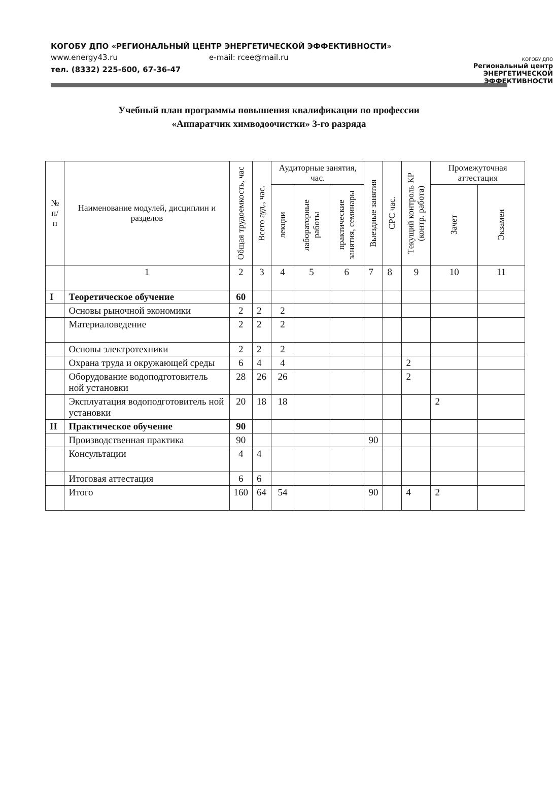КОГОБУ ДПО «РЕГИОНАЛЬНЫЙ ЦЕНТР ЭНЕРГЕТИЧЕСКОЙ ЭФФЕКТИВНОСТИ»
www.energy43.ru e-mail: rcee@mail.ru
тел. (8332) 225-600, 67-36-47
КОГОБУ ДПО
Региональный центр
ЭНЕРГЕТИЧЕСКОЙ
ЭФФЕКТИВНОСТИ
Учебный план программы повышения квалификации по профессии
«Аппаратчик химводоочистки» 3-го разряда
| № п/п | Наименование модулей, дисциплин и разделов | Общая трудоемкость, час | Всего ауд., час. | Аудиторные занятия, час. | | | Выездные занятия | СРС час. | Текущий контроль КР (контр. работа) | Промежуточная аттестация | |
| --- | --- | --- | --- | --- | --- | --- | --- | --- | --- | --- | --- |
| | | | | лекции | лабораторные работы | практические занятия, семинары | | | | Зачет | Экзамен |
| | 1 | 2 | 3 | 4 | 5 | 6 | 7 | 8 | 9 | 10 | 11 |
| I | Теоретическое обучение | 60 | | | | | | | | | |
| | Основы рыночной экономики | 2 | 2 | 2 | | | | | | | |
| | Материаловедение | 2 | 2 | 2 | | | | | | | |
| | Основы электротехники | 2 | 2 | 2 | | | | | | | |
| | Охрана труда и окружающей среды | 6 | 4 | 4 | | | | | 2 | | |
| | Оборудование водоподготовитель ной установки | 28 | 26 | 26 | | | | | 2 | | |
| | Эксплуатация водоподготовитель ной установки | 20 | 18 | 18 | | | | | | 2 | |
| II | Практическое обучение | 90 | | | | | | | | | |
| | Производственная практика | 90 | | | | | 90 | | | | |
| | Консультации | 4 | 4 | | | | | | | | |
| | Итоговая аттестация | 6 | 6 | | | | | | | | |
| | Итого | 160 | 64 | 54 | | | 90 | | 4 | 2 | |